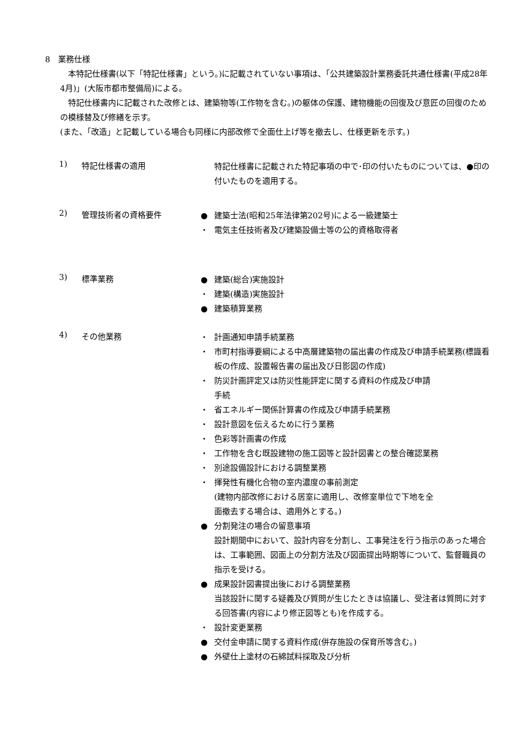8　業務仕様
　本特記仕様書(以下「特記仕様書」という。)に記載されていない事項は、「公共建築設計業務委託共通仕様書(平成28年4月)」(大阪市都市整備局)による。
　特記仕様書内に記載された改修とは、建築物等(工作物を含む。)の躯体の保護、建物機能の回復及び意匠の回復のための模様替及び修繕を示す。
(また、「改造」と記載している場合も同様に内部改修で全面仕上げ等を撤去し、仕様更新を示す。)
1) 特記仕様書の適用
特記仕様書に記載された特記事項の中で･印の付いたものについては、●印の付いたものを適用する。
2) 管理技術者の資格要件
● 建築士法(昭和25年法律第202号)による一級建築士
・ 電気主任技術者及び建築設備士等の公的資格取得者
3) 標準業務
● 建築(総合)実施設計
・ 建築(構造)実施設計
● 建築積算業務
4) その他業務
・ 計画通知申請手続業務
・ 市町村指導要綱による中高層建築物の届出書の作成及び申請手続業務(標識看板の作成、設置報告書の届出及び日影図の作成)
・ 防災計画評定又は防災性能評定に関する資料の作成及び申請
手続
・ 省エネルギー関係計算書の作成及び申請手続業務
・ 設計意図を伝えるために行う業務
・ 色彩等計画書の作成
・ 工作物を含む既設建物の施工図等と設計図書との整合確認業務
・ 別途設備設計における調整業務
・ 揮発性有機化合物の室内濃度の事前測定
(建物内部改修における居室に適用し、改修室単位で下地を全
面撤去する場合は、適用外とする。)
● 分割発注の場合の留意事項
設計期間中において、設計内容を分割し、工事発注を行う指示のあった場合は、工事範囲、図面上の分割方法及び図面提出時期等について、監督職員の指示を受ける。
● 成果設計図書提出後における調整業務
当該設計に関する疑義及び質問が生じたときは協議し、受注者は質問に対する回答書(内容により修正図等とも)を作成する。
・ 設計変更業務
● 交付金申請に関する資料作成(併存施設の保育所等含む。)
● 外壁仕上塗材の石綿試料採取及び分析